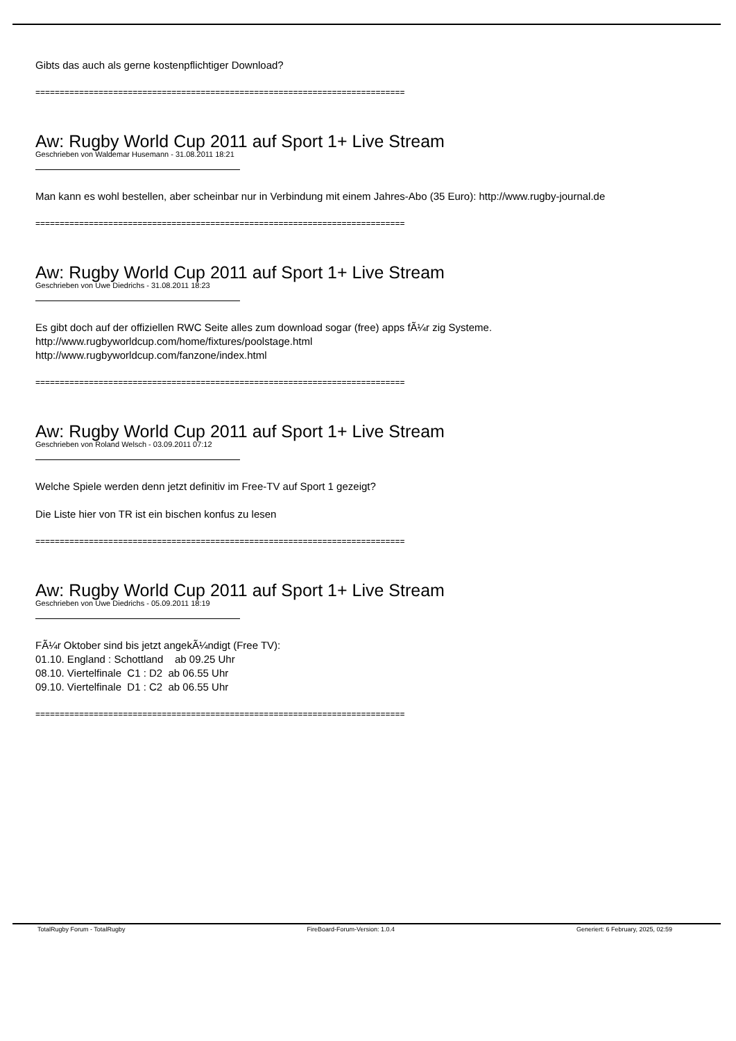Gibts das auch als gerne kostenpflichtiger Download?
============================================================================
Aw: Rugby World Cup 2011 auf Sport 1+ Live Stream
Geschrieben von Waldemar Husemann - 31.08.2011 18:21
Man kann es wohl bestellen, aber scheinbar nur in Verbindung mit einem Jahres-Abo (35 Euro): http://www.rugby-journal.de
============================================================================
Aw: Rugby World Cup 2011 auf Sport 1+ Live Stream
Geschrieben von Uwe Diedrichs - 31.08.2011 18:23
Es gibt doch auf der offiziellen RWC Seite alles zum download sogar (free) apps fÃ¼r zig Systeme.
http://www.rugbyworldcup.com/home/fixtures/poolstage.html
http://www.rugbyworldcup.com/fanzone/index.html
============================================================================
Aw: Rugby World Cup 2011 auf Sport 1+ Live Stream
Geschrieben von Roland Welsch - 03.09.2011 07:12
Welche Spiele werden denn jetzt definitiv im Free-TV auf Sport 1 gezeigt?
Die Liste hier von TR ist ein bischen konfus zu lesen
============================================================================
Aw: Rugby World Cup 2011 auf Sport 1+ Live Stream
Geschrieben von Uwe Diedrichs - 05.09.2011 18:19
FÃ¼r Oktober sind bis jetzt angekÃ¼ndigt (Free TV):
01.10. England : Schottland ab 09.25 Uhr
08.10. Viertelfinale C1 : D2 ab 06.55 Uhr
09.10. Viertelfinale D1 : C2 ab 06.55 Uhr
============================================================================
TotalRugby Forum - TotalRugby FireBoard-Forum-Version: 1.0.4 Generiert: 6 February, 2025, 02:59